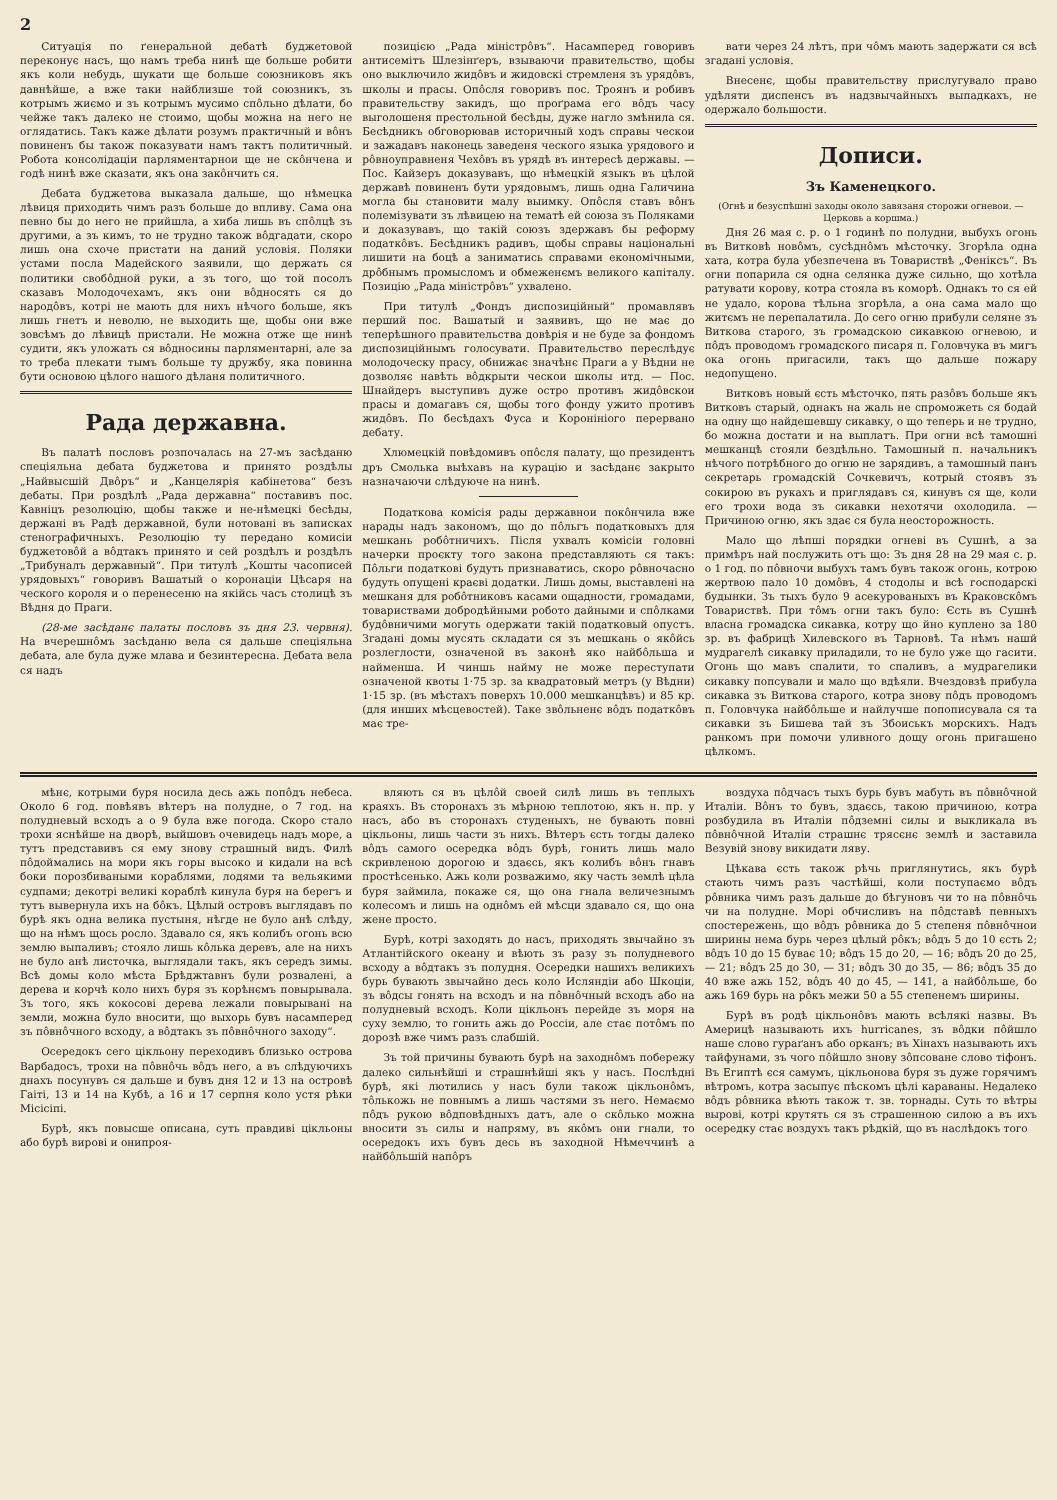2
Ситуація по ґенеральной дебатѣ буджетовой переконує насъ, що намъ треба нинѣ ще больше робити якъ коли небудь, шукати ще больше союзниковъ якъ давнѣйше, а вже таки найблизше той союзникъ, зъ котрымъ жиємо и зъ котрымъ мусимо спôльно дѣлати, бо чейже такъ далеко не стоимо, щобы можна на него не оглядатись. Такъ каже дѣлати розумъ практичный и вôнъ повиненъ бы також показувати намъ тактъ политичный. Робота консолідаціи парляментарнои ще не скôнчена и годѣ нинѣ вже сказати, якъ она закôнчить ся.
Дебата буджетова выказала дальше, що нѣмецка лѣвиця приходить чимъ разъ больше до впливу. Сама она певно бы до него не прийшла, а хиба лишь въ спôлцѣ зъ другими, а зъ кимъ, то не трудно також вôдгадати, скоро лишь она схоче пристати на даний условія. Поляки устами посла Мадейского заявили, що держать ся политики свобôдной руки, а зъ того, що той посолъ сказавъ Молодочехамъ, якъ они вôдносять ся до народôвъ, котрі не мають для нихъ нѣчого больше, якъ лишь гнетъ и неволю, не выходить ще, щобы они вже зовсѣмъ до лѣвицѣ пристали. Не можна отже ще нинѣ судити, якъ уложать ся вôдносины парляментарні, але за то треба плекати тымъ больше ту дружбу, яка повинна бути основою цѣлого нашого дѣланя политичного.
Рада державна.
Въ палатѣ пословъ розпочалась на 27-мъ засѣданю спеціяльна дебата буджетова и принято роздѣлы „Найвысшій Двôръ“ и „Канцелярія кабінетова“ безъ дебаты. При роздѣлѣ „Рада державна“ поставивъ пос. Кавніцъ резолюцію, щобы также и не-нѣмецкі бесѣды, держані въ Радѣ державной, були нотовані въ записках стенографичныхъ. Резолюцію ту передано комисіи буджетовôй а вôдтакъ принято и сей роздѣлъ и роздѣлъ „Трибуналъ державный“. При титулѣ „Кошты часописей урядовыхъ“ говоривъ Вашатый о коронаціи Цѣсаря на ческого короля и о перенесеню на якійсь часъ столицѣ зъ Вѣдня до Праги.
(28-ме засѣданє палаты пословъ зъ дня 23. червня). На вчерешнôмъ засѣданю вела ся дальше спеціяльна дебата, але була дуже млава и безинтересна. Дебата вела ся надъ
позицією „Рада міністрôвъ“. Насамперед говоривъ антисемітъ Шлезінґеръ, взываючи правительство, щобы оно выключило жидôвъ и жидовскі стремленя зъ урядôвъ, школы и прасы. Опôсля говоривъ пос. Троянъ и робивъ правительству закидъ, що проґрама его вôдъ часу выголошеня престольной бесѣды, дуже нагло змѣнила ся. Бесѣдникъ обговорював историчный ходъ справы ческои и зажадавъ наконець заведеня ческого языка урядового и рôвноуправненя Чехôвъ въ урядѣ въ интересѣ державы. — Пос. Кайзеръ доказувавъ, що нѣмецкій языкъ въ цѣлой державѣ повиненъ бути урядовымъ, лишь одна Галичина могла бы становити малу выимку. Опôсля ставъ вôнъ полемізувати зъ лѣвицею на тематѣ ей союза зъ Поляками и доказувавъ, що такій союзъ здержавъ бы реформу податкôвъ. Бесѣдникъ радивъ, щобы справы національні лишити на боцѣ а заниматись справами економічными, дрôбнымъ промысломъ и обмеженємъ великого капіталу. Позицію „Рада міністрôвъ“ ухвалено.
При титулѣ „Фондъ диспозиційный“ промавлявъ перший пос. Вашатый и заявивъ, що не має до теперѣшного правительства довѣрія и не буде за фондомъ диспозиційнымъ голосувати. Правительство переслѣдує молодоческу прасу, обнижає значѣнє Праги а у Вѣдни не дозволяє навѣть вôдкрыти ческои школы итд. — Пос. Шнайдеръ выступивъ дуже остро противъ жидôвскои прасы и домагавъ ся, щобы того фонду ужито противъ жидôвъ. По бесѣдахъ Фуса и Коронініого перервано дебату.
Хлюмецкій повѣдомивъ опôсля палату, що президентъ дръ Смолька выѣхавъ на курацію и засѣданє закрыто назначаючи слѣдуюче на нинѣ.
Податкова комісія рады державнои покôнчила вже нарады надъ закономъ, що до пôльгъ податковыхъ для мешкань робôтничихъ. Після ухвалъ комісіи головні начерки проєкту того закона представляють ся такъ: Пôльги податкові будуть признаватись, скоро рôвночасно будуть опущені краєві додатки. Лишь домы, выставлені на мешканя для робôтниковъ касами ощадности, громадами, товариствами добродѣйными робото дайными и спôлками будôвничими могуть одержати такій податковый опустъ. Згадані домы мусять складати ся зъ мешкань о якôйсь розлеглости, означеной въ законѣ яко найбôльша и найменша. И чиншь найму не може переступати означеной квоты 1·75 зр. за квадратовый метръ (у Вѣдни) 1·15 зр. (въ мѣстахъ поверхъ 10.000 мешканцѣвъ) и 85 кр. (для инших мѣсцевостей). Таке звôльненє вôдъ податкôвъ має тре-
вати через 24 лѣтъ, при чôмъ мають задержати ся всѣ згадані условія.
Внесенє, щобы правительству прислугувало право удѣляти диспенсъ въ надзвычайныхъ выпадкахъ, не одержало большости.
Дописи.
Зъ Каменецкого.
(Огнѣ и безуспѣшні заходы около завязаня сторожи огневои. — Церковь а коршма.)
Дня 26 мая с. р. о 1 годинѣ по полудни, выбухъ огонь въ Витковѣ новôмъ, сусѣднôмъ мѣсточку. Згорѣла одна хата, котра була убезпечена въ Товариствѣ „Феніксъ“. Въ огни попарила ся одна селянка дуже сильно, що хотѣла ратувати корову, котра стояла въ коморѣ. Однакъ то ся ей не удало, корова тѣльна згорѣла, а она сама мало що житємъ не перепалатила. До сего огню прибули селяне зъ Виткова старого, зъ громадскою сикавкою огневою, и пôдъ проводомъ громадского писаря п. Головчука въ мигъ ока огонь пригасили, такъ що дальше пожару недопущено.
Витковъ новый єсть мѣсточко, пять разôвъ больше якъ Витковъ старый, однакъ на жаль не спроможеть ся бодай на одну що найдешевшу сикавку, о що теперь и не трудно, бо можна достати и на выплатъ. При огни всѣ тамошні мешканцѣ стояли бездѣльно. Тамошный п. начальникъ нѣчого потрѣбного до огню не зарядивъ, а тамошный панъ секретарь громадскій Сочкевичъ, котрый стоявъ зъ сокирою въ рукахъ и приглядавъ ся, кинувъ ся ще, коли его трохи вода зъ сикавки нехотячи охолодила. — Причиною огню, якъ здає ся була неосторожность.
Мало що лѣпші порядки огневі въ Сушнѣ, а за примѣръ най послужить отъ що: Зъ дня 28 на 29 мая с. р. о 1 год. по пôвночи выбухъ тамъ бувъ також огонь, котрою жертвою пало 10 домôвъ, 4 стодолы и всѣ господарскі будынки. Зъ тыхъ було 9 асекурованыхъ въ Краковскôмъ Товариствѣ. При тôмъ огни такъ було: Єсть въ Сушнѣ власна громадска сикавка, котру що йно куплено за 180 зр. въ фабрицѣ Хилевского въ Тарновѣ. Та нѣмъ нашй мудрагелѣ сикавку приладили, то не було уже що гасити. Огонь що мавъ спалити, то спаливъ, а мудрагелики сикавку попсували и мало що вдѣяли. Вчездовзѣ прибула сикавка зъ Виткова старого, котра знову пôдъ проводомъ п. Головчука найбôльше и найлучше попописувала ся та сикавки зъ Бишева тай зъ Збоиськъ морскихъ. Надъ ранкомъ при помочи уливного дощу огонь пригашено цѣлкомъ.
мѣнє, котрыми буря носила десь ажь попôдъ небеса. Около 6 год. повѣявъ вѣтеръ на полудне, о 7 год. на полудневый всходъ а о 9 була вже погода. Скоро стало трохи яснѣйше на дворѣ, выйшовъ очевидець надъ море, а тутъ представивъ ся ему знову страшный видъ. Филѣ пôдоймались на мори якъ горы высоко и кидали на всѣ боки порозбиваными кораблями, лодями та вельякими судпами; декотрі великі кораблѣ кинула буря на берегъ и тутъ вывернула ихъ на бôкъ. Цѣлый островъ выглядавъ по бурѣ якъ одна велика пустыня, нѣгде не було анѣ слѣду, що на нѣмъ щось росло. Здавало ся, якъ колибъ огонь всю землю выпаливъ; стояло лишь кôлька деревъ, але на нихъ не було анѣ листочка, выглядали такъ, якъ середъ зимы. Всѣ домы коло мѣста Брѣджтавнъ були розвалені, а дерева и корчѣ коло нихъ буря зъ корѣнємъ повырывала. Зъ того, якъ кокосові дерева лежали повырывані на земли, можна було вносити, що выхорь бувъ насамперед зъ пôвнôчного всходу, а вôдтакъ зъ пôвнôчного заходу“.
Осередокъ сего цікльону переходивъ близько острова Варбадосъ, трохи на пôвнôчь вôдъ него, а въ слѣдуючихъ днахъ посунувъ ся дальше и бувъ дня 12 и 13 на островѣ Гаіті, 13 и 14 на Кубѣ, а 16 и 17 серпня коло устя рѣки Місісіпі.
Бурѣ, якъ повысше описана, суть правдиві цікльоны або бурѣ вирові и онипроя-
вляють ся въ цѣлôй своей силѣ лишь въ теплыхъ краяхъ. Въ сторонахъ зъ мѣрною теплотою, якъ н. пр. у насъ, або въ сторонахъ студеныхъ, не бувають повні цікльоны, лишь части зъ нихъ. Вѣтеръ єсть тогды далеко вôдъ самого осередка вôдъ бурѣ, гонить лишь мало скривленою дорогою и здаєсь, якъ колибъ вôнъ гнавъ простѣсенько. Ажь коли розважимо, яку часть землѣ цѣла буря займила, покаже ся, що она гнала величезнымъ колесомъ и лишь на однôмъ ей мѣсци здавало ся, що она жене просто.
Бурѣ, котрі заходять до насъ, приходять звычайно зъ Атлантійского океану и вѣють зъ разу зъ полудневого всходу а вôдтакъ зъ полудня. Осередки нашихъ великихъ бурь бувають звычайно десь коло Исляндіи або Шкоціи, зъ вôдсы гонять на всходъ и на пôвнôчный всходъ або на полудневый всходъ. Коли цікльонъ перейде зъ моря на суху землю, то гонить ажь до Россіи, але стає потôмъ по дорозѣ вже чимъ разъ слабшій.
Зъ той причины бувають бурѣ на заходнôмъ побережу далеко сильнѣйші и страшнѣйші якъ у насъ. Послѣдні бурѣ, які лютились у насъ були також цікльонôмъ, тôлькожь не повнымъ а лишь частями зъ него. Немаємо пôдъ рукою вôдповѣдныхъ датъ, але о скôлько можна вносити зъ силы и напряму, въ якôмъ они гнали, то осередокъ ихъ бувъ десь въ заходной Нѣмеччинѣ а найбôльшій напôръ
воздуха пôдчасъ тыхъ бурь бувъ мабуть въ пôвнôчной Италіи. Вôнъ то бувъ, здаєсь, такою причиною, котра розбудила въ Италіи пôдземні силы и выкликала въ пôвнôчной Италіи страшнє трясєнє землѣ и заставила Везувій знову викидати ляву.
Цѣкава єсть також рѣчь приглянутись, якъ бурѣ стають чимъ разъ частѣйші, коли поступаємо вôдъ рôвника чимъ разъ дальше до бѣгуновъ чи то на пôвнôчь чи на полудне. Морі обчисливъ на пôдставѣ певныхъ спостережень, що вôдъ рôвника до 5 степеня пôвнôчнои ширины нема бурь через цѣлый рôкъ; вôдъ 5 до 10 єсть 2; вôдъ 10 до 15 буває 10; вôдъ 15 до 20, — 16; вôдъ 20 до 25, — 21; вôдъ 25 до 30, — 31; вôдъ 30 до 35, — 86; вôдъ 35 до 40 вже ажь 152, вôдъ 40 до 45, — 141, а найбôльше, бо ажь 169 бурь на рôкъ межи 50 а 55 степенемъ ширины.
Бурѣ въ родѣ цікльонôвъ мають всѣлякі назвы. Въ Америцѣ называють ихъ hurricanes, зъ вôдки пôйшло наше слово гураґанъ або орканъ; въ Хінахъ называють ихъ тайфунами, зъ чого пôйшло знову зôпсоване слово тіфонъ. Въ Египтѣ єся самумъ, цікльонова буря зъ дуже горячимъ вѣтромъ, котра засыпує пѣскомъ цѣлі караваны. Недалеко вôдъ рôвника вѣють також т. зв. торнады. Суть то вѣтры вырові, котрі крутять ся зъ страшенною силою а въ ихъ осередку стає воздухъ такъ рѣдкій, що въ наслѣдокъ того